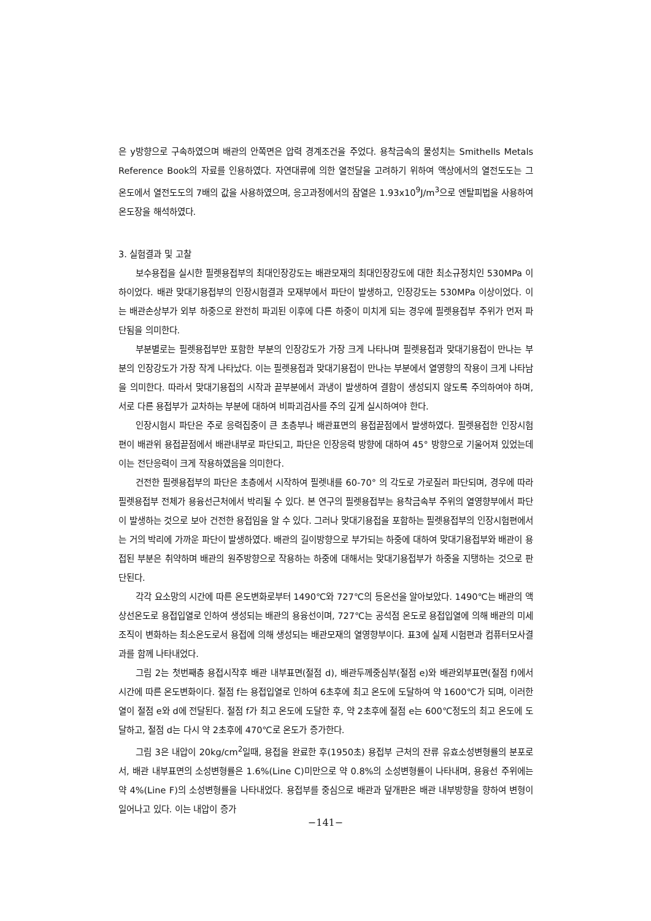은 y방향으로 구속하였으며 배관의 안쪽면은 압력 경계조건을 주었다. 용착금속의 물성치는 Smithells Metals Reference Book의 자료를 인용하였다. 자연대류에 의한 열전달을 고려하기 위하여 액상에서의 열전도도는 그 온도에서 열전도도의 7배의 값을 사용하였으며, 응고과정에서의 잠열은 1.93x10<sup>9</sup>J/m<sup>3</sup>으로 엔탈피법을 사용하여 온도장을 해석하였다.
3. 실험결과 및 고찰
보수용접을 실시한 필렛용접부의 최대인장강도는 배관모재의 최대인장강도에 대한 최소규정치인 530MPa 이하이었다. 배관 맞대기용접부의 인장시험결과 모재부에서 파단이 발생하고, 인장강도는 530MPa 이상이었다. 이는 배관손상부가 외부 하중으로 완전히 파괴된 이후에 다른 하중이 미치게 되는 경우에 필렛용접부 주위가 먼저 파단됨을 의미한다.
부분별로는 필렛용접부만 포함한 부분의 인장강도가 가장 크게 나타나며 필렛용접과 맞대기용접이 만나는 부분의 인장강도가 가장 작게 나타났다. 이는 필렛용접과 맞대기용접이 만나는 부분에서 열영향의 작용이 크게 나타남을 의미한다. 따라서 맞대기용접의 시작과 끝부분에서 과냉이 발생하여 결함이 생성되지 않도록 주의하여야 하며, 서로 다른 용접부가 교차하는 부분에 대하여 비파괴검사를 주의 깊게 실시하여야 한다.
인장시험시 파단은 주로 응력집중이 큰 초층부나 배관표면의 용접끝점에서 발생하였다. 필렛용접한 인장시험편이 배관위 용접끝점에서 배관내부로 파단되고, 파단은 인장응력 방향에 대하여 45° 방향으로 기울어져 있었는데 이는 전단응력이 크게 작용하였음을 의미한다.
건전한 필렛용접부의 파단은 초층에서 시작하여 필렛내를 60-70° 의 각도로 가로질러 파단되며, 경우에 따라 필렛용접부 전체가 용융선근처에서 박리될 수 있다. 본 연구의 필렛용접부는 용착금속부 주위의 열영향부에서 파단이 발생하는 것으로 보아 건전한 용접임을 알 수 있다. 그러나 맞대기용접을 포함하는 필렛용접부의 인장시험편에서는 거의 박리에 가까운 파단이 발생하였다. 배관의 길이방향으로 부가되는 하중에 대하여 맞대기용접부와 배관이 용접된 부분은 취약하며 배관의 원주방향으로 작용하는 하중에 대해서는 맞대기용접부가 하중을 지탱하는 것으로 판단된다.
각각 요소망의 시간에 따른 온도변화로부터 1490℃와 727℃의 등온선을 알아보았다. 1490℃는 배관의 액상선온도로 용접입열로 인하여 생성되는 배관의 용융선이며, 727℃는 공석점 온도로 용접입열에 의해 배관의 미세조직이 변화하는 최소온도로서 용접에 의해 생성되는 배관모재의 열영향부이다. 표3에 실제 시험편과 컴퓨터모사결과를 함께 나타내었다.
그림 2는 첫번째층 용접시작후 배관 내부표면(절점 d), 배관두께중심부(절점 e)와 배관외부표면(절점 f)에서 시간에 따른 온도변화이다. 절점 f는 용접입열로 인하여 6초후에 최고 온도에 도달하여 약 1600℃가 되며, 이러한 열이 절점 e와 d에 전달된다. 절점 f가 최고 온도에 도달한 후, 약 2초후에 절점 e는 600℃정도의 최고 온도에 도달하고, 절점 d는 다시 약 2초후에 470℃로 온도가 증가한다.
그림 3은 내압이 20kg/cm<sup>2</sup>일때, 용접을 완료한 후(1950초) 용접부 근처의 잔류 유효소성변형률의 분포로서, 배관 내부표면의 소성변형률은 1.6%(Line C)미만으로 약 0.8%의 소성변형률이 나타내며, 용융선 주위에는 약 4%(Line F)의 소성변형률을 나타내었다. 용접부를 중심으로 배관과 덮개판은 배관 내부방향을 향하여 변형이 일어나고 있다. 이는 내압이 증가
−141−